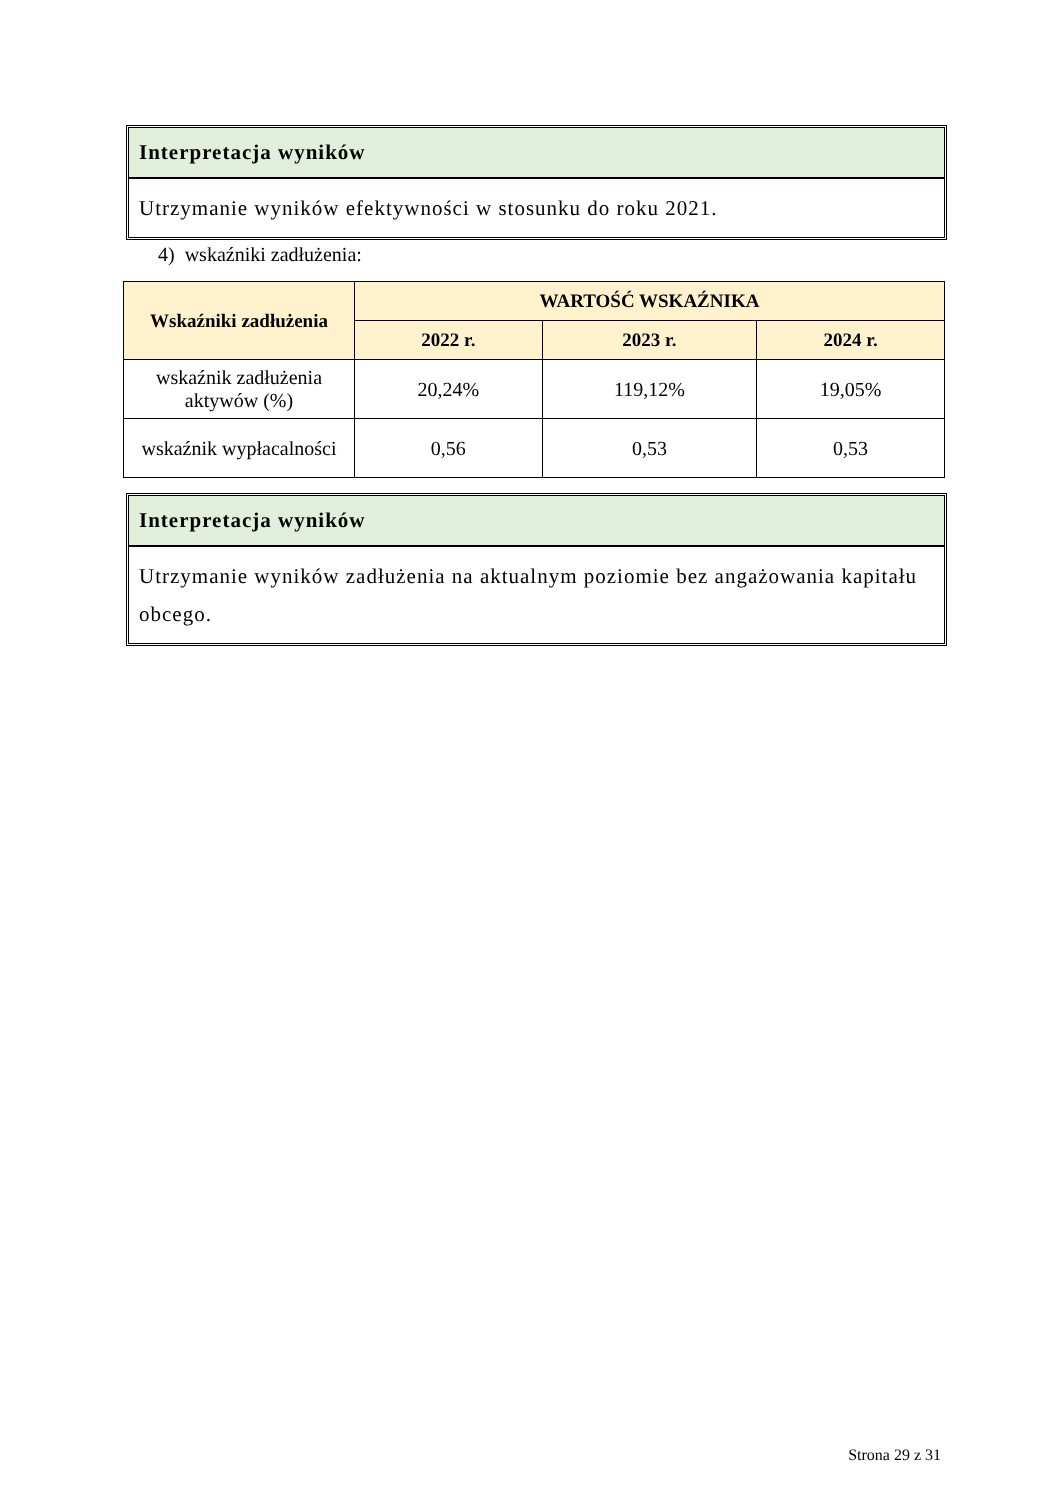Interpretacja wyników
Utrzymanie wyników efektywności w stosunku do roku 2021.
4) wskaźniki zadłużenia:
| Wskaźniki zadłużenia | WARTOŚĆ WSKAŹNIKA | | |
| --- | --- | --- | --- |
| | 2022 r. | 2023 r. | 2024 r. |
| wskaźnik zadłużenia aktywów (%) | 20,24% | 119,12% | 19,05% |
| wskaźnik wypłacalności | 0,56 | 0,53 | 0,53 |
Interpretacja wyników
Utrzymanie wyników zadłużenia na aktualnym poziomie bez angażowania kapitału obcego.
Strona 29 z 31